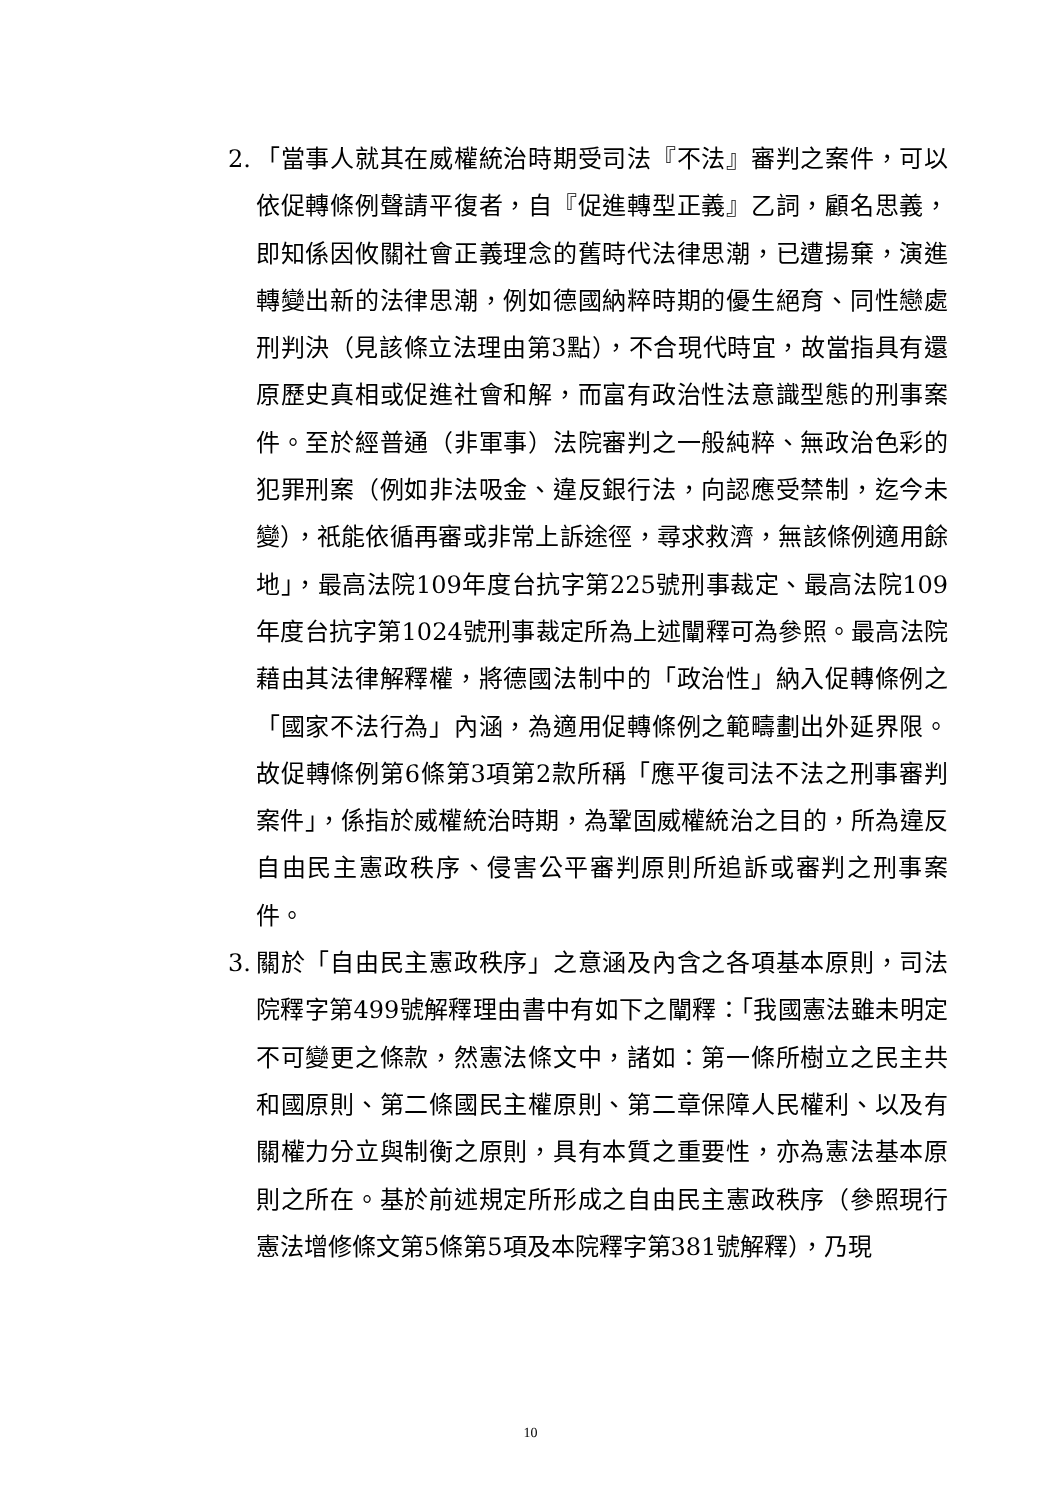2. 「當事人就其在威權統治時期受司法『不法』審判之案件，可以依促轉條例聲請平復者，自『促進轉型正義』乙詞，顧名思義，即知係因攸關社會正義理念的舊時代法律思潮，已遭揚棄，演進轉變出新的法律思潮，例如德國納粹時期的優生絕育、同性戀處刑判決（見該條立法理由第3點），不合現代時宜，故當指具有還原歷史真相或促進社會和解，而富有政治性法意識型態的刑事案件。至於經普通（非軍事）法院審判之一般純粹、無政治色彩的犯罪刑案（例如非法吸金、違反銀行法，向認應受禁制，迄今未變），祇能依循再審或非常上訴途徑，尋求救濟，無該條例適用餘地」，最高法院109年度台抗字第225號刑事裁定、最高法院109年度台抗字第1024號刑事裁定所為上述闡釋可為參照。最高法院藉由其法律解釋權，將德國法制中的「政治性」納入促轉條例之「國家不法行為」內涵，為適用促轉條例之範疇劃出外延界限。故促轉條例第6條第3項第2款所稱「應平復司法不法之刑事審判案件」，係指於威權統治時期，為鞏固威權統治之目的，所為違反自由民主憲政秩序、侵害公平審判原則所追訴或審判之刑事案件。
3. 關於「自由民主憲政秩序」之意涵及內含之各項基本原則，司法院釋字第499號解釋理由書中有如下之闡釋：「我國憲法雖未明定不可變更之條款，然憲法條文中，諸如：第一條所樹立之民主共和國原則、第二條國民主權原則、第二章保障人民權利、以及有關權力分立與制衡之原則，具有本質之重要性，亦為憲法基本原則之所在。基於前述規定所形成之自由民主憲政秩序（參照現行憲法增修條文第5條第5項及本院釋字第381號解釋），乃現
10